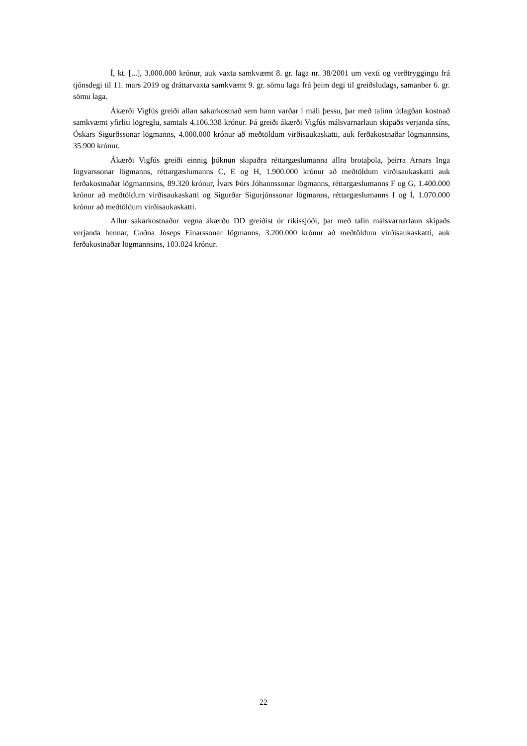Í, kt. [...], 3.000.000 krónur, auk vaxta samkvæmt 8. gr. laga nr. 38/2001 um vexti og verðtryggingu frá tjónsdegi til 11. mars 2019 og dráttarvaxta samkvæmt 9. gr. sömu laga frá þeim degi til greiðsludags, samanber 6. gr. sömu laga.
Ákærði Vigfús greiði allan sakarkostnað sem hann varðar í máli þessu, þar með talinn útlagðan kostnað samkvæmt yfirliti lögreglu, samtals 4.106.338 krónur. Þá greiði ákærði Vigfús málsvarnarlaun skipaðs verjanda síns, Óskars Sigurðssonar lögmanns, 4.000.000 krónur að meðtöldum virðisaukaskatti, auk ferðakostnaðar lögmannsins, 35.900 krónur.
Ákærði Vigfús greiði einnig þóknun skipaðra réttargæslumanna allra brotaþola, þeirra Arnars Inga Ingvarssonar lögmanns, réttargæslumanns C, E og H, 1.900.000 krónur að meðtöldum virðisaukaskatti auk ferðakostnaðar lögmannsins, 89.320 krónur, Ívars Þórs Jóhannssonar lögmanns, réttargæslumanns F og G, 1.400.000 krónur að meðtöldum virðisaukaskatti og Sigurðar Sigurjónssonar lögmanns, réttargæslumanns I og Í, 1.070.000 krónur að meðtöldum virðisaukaskatti.
Allur sakarkostnaður vegna ákærðu DD greiðist úr ríkissjóði, þar með talin málsvarnarlaun skipaðs verjanda hennar, Guðna Jóseps Einarssonar lögmanns, 3.200.000 krónur að meðtöldum virðisaukaskatti, auk ferðakostnaðar lögmannsins, 103.024 krónur.
22